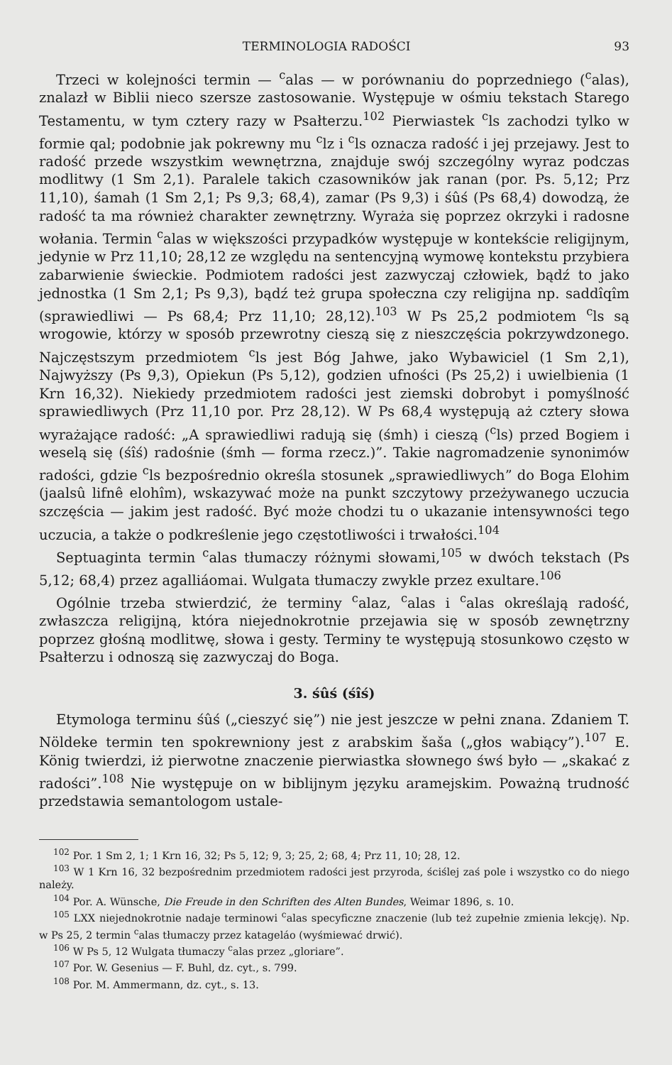TERMINOLOGIA RADOŚCI 93
Trzeci w kolejności termin — <sup>c</sup>alas — w porównaniu do poprzedniego (<sup>c</sup>alas), znalazł w Biblii nieco szersze zastosowanie. Występuje w ośmiu tekstach Starego Testamentu, w tym cztery razy w Psałterzu.<sup>102</sup> Pierwiastek <sup>c</sup>ls zachodzi tylko w formie qal; podobnie jak pokrewny mu <sup>c</sup>lz i <sup>c</sup>ls oznacza radość i jej przejawy. Jest to radość przede wszystkim wewnętrzna, znajduje swój szczególny wyraz podczas modlitwy (1 Sm 2,1). Paralele takich czasowników jak ranan (por. Ps. 5,12; Prz 11,10), śamah (1 Sm 2,1; Ps 9,3; 68,4), zamar (Ps 9,3) i śûś (Ps 68,4) dowodzą, że radość ta ma również charakter zewnętrzny. Wyraża się poprzez okrzyki i radosne wołania. Termin <sup>c</sup>alas w większości przypadków występuje w kontekście religijnym, jedynie w Prz 11,10; 28,12 ze względu na sentencyjną wymowę kontekstu przybiera zabarwienie świeckie. Podmiotem radości jest zazwyczaj człowiek, bądź to jako jednostka (1 Sm 2,1; Ps 9,3), bądź też grupa społeczna czy religijna np. saddîqîm (sprawiedliwi — Ps 68,4; Prz 11,10; 28,12).<sup>103</sup> W Ps 25,2 podmiotem <sup>c</sup>ls są wrogowie, którzy w sposób przewrotny cieszą się z nieszczęścia pokrzywdzonego. Najczęstszym przedmiotem <sup>c</sup>ls jest Bóg Jahwe, jako Wybawiciel (1 Sm 2,1), Najwyższy (Ps 9,3), Opiekun (Ps 5,12), godzien ufności (Ps 25,2) i uwielbienia (1 Krn 16,32). Niekiedy przedmiotem radości jest ziemski dobrobyt i pomyślność sprawiedliwych (Prz 11,10 por. Prz 28,12). W Ps 68,4 występują aż cztery słowa wyrażające radość: „A sprawiedliwi radują się (śmh) i cieszą (<sup>c</sup>ls) przed Bogiem i weselą się (śîś) radośnie (śmh — forma rzecz.)”. Takie nagromadzenie synonimów radości, gdzie <sup>c</sup>ls bezpośrednio określa stosunek „sprawiedliwych” do Boga Elohim (jaalsû lifnê elohîm), wskazywać może na punkt szczytowy przeżywanego uczucia szczęścia — jakim jest radość. Być może chodzi tu o ukazanie intensywności tego uczucia, a także o podkreślenie jego częstotliwości i trwałości.<sup>104</sup>
Septuaginta termin <sup>c</sup>alas tłumaczy różnymi słowami,<sup>105</sup> w dwóch tekstach (Ps 5,12; 68,4) przez agalliáomai. Wulgata tłumaczy zwykle przez exultare.<sup>106</sup>
Ogólnie trzeba stwierdzić, że terminy <sup>c</sup>alaz, <sup>c</sup>alas i <sup>c</sup>alas określają radość, zwłaszcza religijną, która niejednokrotnie przejawia się w sposób zewnętrzny poprzez głośną modlitwę, słowa i gesty. Terminy te występują stosunkowo często w Psałterzu i odnoszą się zazwyczaj do Boga.
3. śûś (śîś)
Etymologa terminu śûś („cieszyć się”) nie jest jeszcze w pełni znana. Zdaniem T. Nöldeke termin ten spokrewniony jest z arabskim šaša („głos wabiący”).<sup>107</sup> E. König twierdzi, iż pierwotne znaczenie pierwiastka słownego śwś było — „skakać z radości”.<sup>108</sup> Nie występuje on w biblijnym języku aramejskim. Poważną trudność przedstawia semantologom ustale-
<sup>102</sup> Por. 1 Sm 2, 1; 1 Krn 16, 32; Ps 5, 12; 9, 3; 25, 2; 68, 4; Prz 11, 10; 28, 12.
<sup>103</sup> W 1 Krn 16, 32 bezpośrednim przedmiotem radości jest przyroda, ściślej zaś pole i wszystko co do niego należy.
<sup>104</sup> Por. A. Wünsche, Die Freude in den Schriften des Alten Bundes, Weimar 1896, s. 10.
<sup>105</sup> LXX niejednokrotnie nadaje terminowi <sup>c</sup>alas specyficzne znaczenie (lub też zupełnie zmienia lekcję). Np. w Ps 25, 2 termin <sup>c</sup>alas tłumaczy przez katageláo (wyśmiewać drwić).
<sup>106</sup> W Ps 5, 12 Wulgata tłumaczy <sup>c</sup>alas przez „gloriare”.
<sup>107</sup> Por. W. Gesenius — F. Buhl, dz. cyt., s. 799.
<sup>108</sup> Por. M. Ammermann, dz. cyt., s. 13.